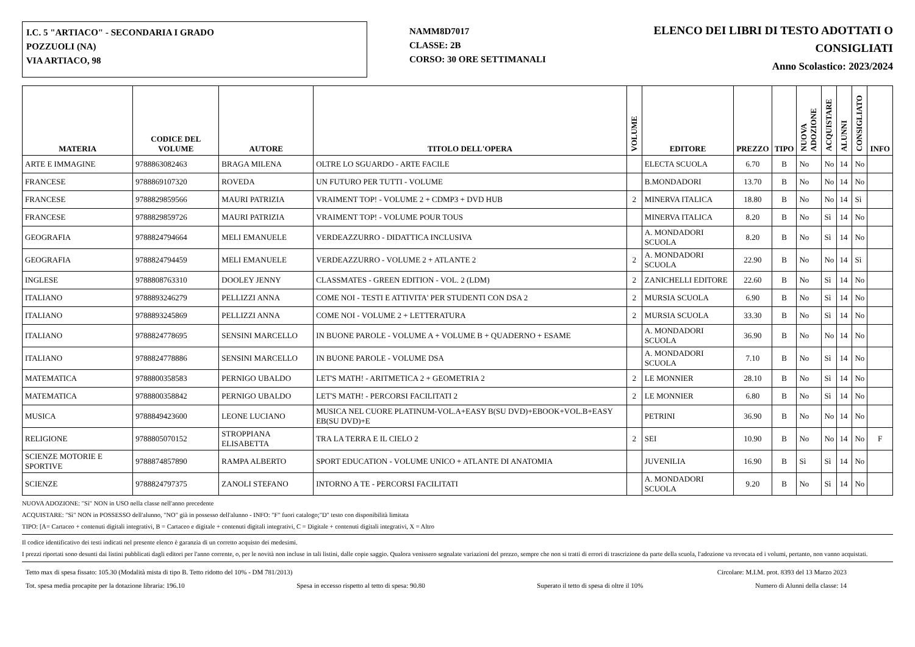I.C. 5 "ARTIACO" - SECONDARIA I GRADO
POZZUOLI (NA)
VIA ARTIACO, 98
NAMM8D7017
CLASSE: 2B
CORSO: 30 ORE SETTIMANALI
ELENCO DEI LIBRI DI TESTO ADOTTATI O CONSIGLIATI
Anno Scolastico: 2023/2024
| MATERIA | CODICE DEL VOLUME | AUTORE | TITOLO DELL'OPERA | VOLUME | EDITORE | PREZZO | TIPO | NUOVA ADOZIONE | ACQUISTARE | ALUNNI | CONSIGLIATO | INFO |
| --- | --- | --- | --- | --- | --- | --- | --- | --- | --- | --- | --- | --- |
| ARTE E IMMAGINE | 9788863082463 | BRAGA MILENA | OLTRE LO SGUARDO - ARTE FACILE | | ELECTA SCUOLA | 6.70 | B | No | No | 14 | No | |
| FRANCESE | 9788869107320 | ROVEDA | UN FUTURO PER TUTTI - VOLUME | | B.MONDADORI | 13.70 | B | No | No | 14 | No | |
| FRANCESE | 9788829859566 | MAURI PATRIZIA | VRAIMENT TOP! - VOLUME 2 + CDMP3 + DVD HUB | 2 | MINERVA ITALICA | 18.80 | B | No | No | 14 | Sì | |
| FRANCESE | 9788829859726 | MAURI PATRIZIA | VRAIMENT TOP! - VOLUME POUR TOUS | | MINERVA ITALICA | 8.20 | B | No | Sì | 14 | No | |
| GEOGRAFIA | 9788824794664 | MELI EMANUELE | VERDEAZZURRO - DIDATTICA INCLUSIVA | | A. MONDADORI SCUOLA | 8.20 | B | No | Sì | 14 | No | |
| GEOGRAFIA | 9788824794459 | MELI EMANUELE | VERDEAZZURRO - VOLUME 2 + ATLANTE 2 | 2 | A. MONDADORI SCUOLA | 22.90 | B | No | No | 14 | Sì | |
| INGLESE | 9788808763310 | DOOLEY JENNY | CLASSMATES - GREEN EDITION - VOL. 2 (LDM) | 2 | ZANICHELLI EDITORE | 22.60 | B | No | Sì | 14 | No | |
| ITALIANO | 9788893246279 | PELLIZZI ANNA | COME NOI - TESTI E ATTIVITA' PER STUDENTI CON DSA 2 | 2 | MURSIA SCUOLA | 6.90 | B | No | Sì | 14 | No | |
| ITALIANO | 9788893245869 | PELLIZZI ANNA | COME NOI - VOLUME 2 + LETTERATURA | 2 | MURSIA SCUOLA | 33.30 | B | No | Sì | 14 | No | |
| ITALIANO | 9788824778695 | SENSINI MARCELLO | IN BUONE PAROLE - VOLUME A + VOLUME B + QUADERNO + ESAME | | A. MONDADORI SCUOLA | 36.90 | B | No | No | 14 | No | |
| ITALIANO | 9788824778886 | SENSINI MARCELLO | IN BUONE PAROLE - VOLUME DSA | | A. MONDADORI SCUOLA | 7.10 | B | No | Sì | 14 | No | |
| MATEMATICA | 9788800358583 | PERNIGO UBALDO | LET'S MATH! - ARITMETICA 2 + GEOMETRIA 2 | 2 | LE MONNIER | 28.10 | B | No | Sì | 14 | No | |
| MATEMATICA | 9788800358842 | PERNIGO UBALDO | LET'S MATH! - PERCORSI FACILITATI 2 | 2 | LE MONNIER | 6.80 | B | No | Sì | 14 | No | |
| MUSICA | 9788849423600 | LEONE LUCIANO | MUSICA NEL CUORE PLATINUM-VOL.A+EASY B(SU DVD)+EBOOK+VOL.B+EASY EB(SU DVD)+E | | PETRINI | 36.90 | B | No | No | 14 | No | |
| RELIGIONE | 9788805070152 | STROPPIANA ELISABETTA | TRA LA TERRA E IL CIELO 2 | 2 | SEI | 10.90 | B | No | No | 14 | No | F |
| SCIENZE MOTORIE E SPORTIVE | 9788874857890 | RAMPA ALBERTO | SPORT EDUCATION - VOLUME UNICO + ATLANTE DI ANATOMIA | | JUVENILIA | 16.90 | B | Sì | Sì | 14 | No | |
| SCIENZE | 9788824797375 | ZANOLI STEFANO | INTORNO A TE - PERCORSI FACILITATI | | A. MONDADORI SCUOLA | 9.20 | B | No | Sì | 14 | No | |
NUOVA ADOZIONE: "Sì" NON in USO nella classe nell'anno precedente
ACQUISTARE: "Sì" NON in POSSESSO dell'alunno, "NO" già in possesso dell'alunno - INFO: "F" fuori catalogo;"D" testo con disponibilità limitata
TIPO: [A= Cartaceo + contenuti digitali integrativi, B = Cartaceo e digitale + contenuti digitali integrativi, C = Digitale + contenuti digitali integrativi, X = Altro
Il codice identificativo dei testi indicati nel presente elenco è garanzia di un corretto acquisto dei medesimi.
I prezzi riportati sono desunti dai listini pubblicati dagli editori per l'anno corrente, o, per le novità non incluse in tali listini, dalle copie saggio. Qualora venissero segnalate variazioni del prezzo, sempre che non si tratti di errori di trascrizione da parte della scuola, l'adozione va revocata ed i volumi, pertanto, non vanno acquistati.
Tetto max di spesa fissato: 105.30 (Modalità mista di tipo B. Tetto ridotto del 10% - DM 781/2013) Circolare: M.I.M. prot. 8393 del 13 Marzo 2023
Tot. spesa media procapite per la dotazione libraria: 196.10 Spesa in eccesso rispetto al tetto di spesa: 90.80 Superato il tetto di spesa di oltre il 10% Numero di Alunni della classe: 14